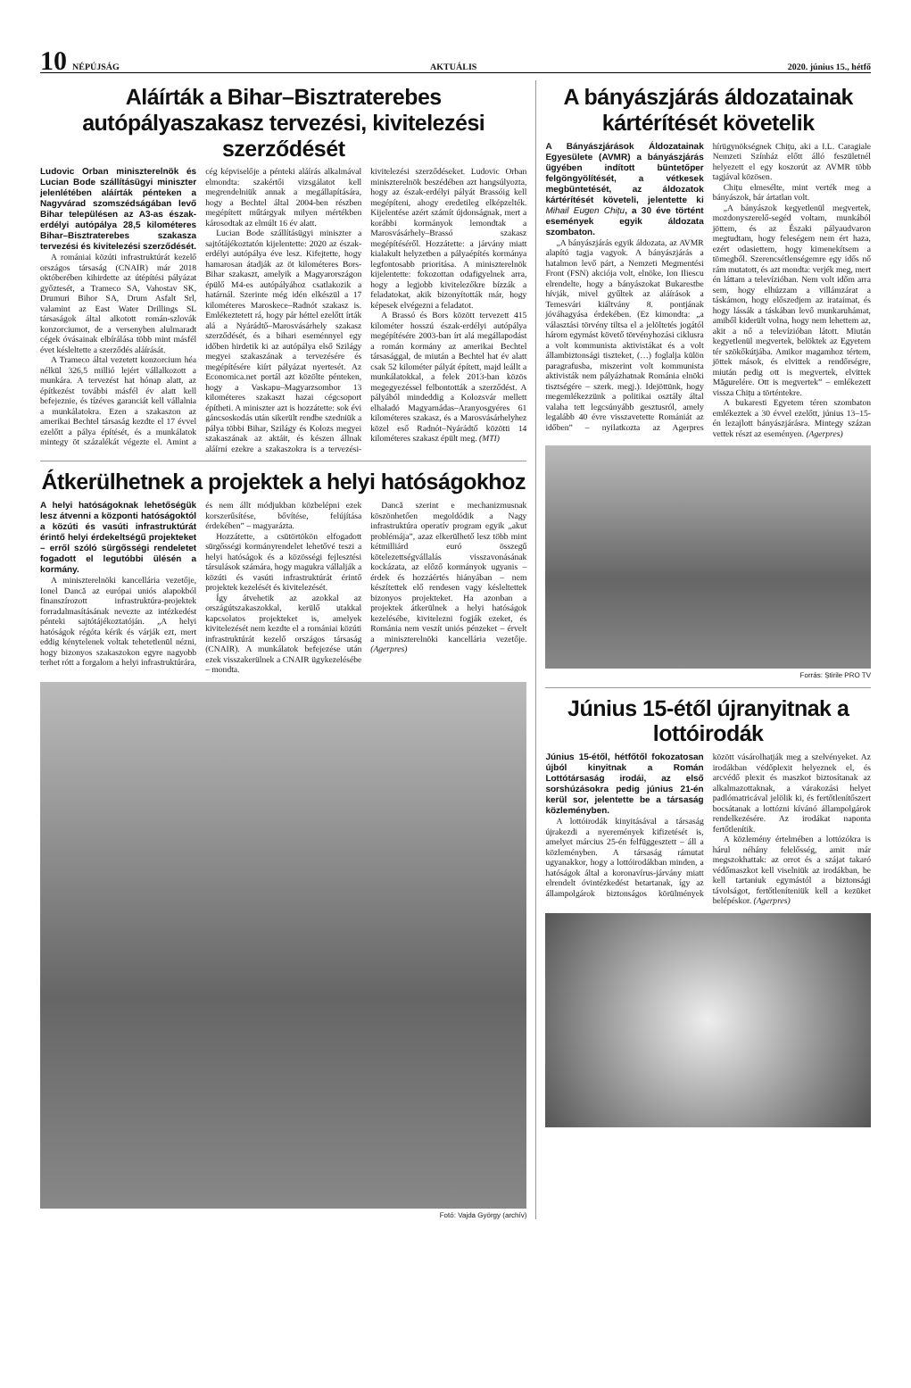10 NÉPÚJSÁG AKTUÁLIS 2020. június 15., hétfő
Aláírták a Bihar–Bisztraterebes autópályaszakasz tervezési, kivitelezési szerződését
Ludovic Orban miniszterelnök és Lucian Bode szállításügyi miniszter jelenlétében aláírták pénteken a Nagyvárad szomszédságában levő Bihar településen az A3-as észak-erdélyi autópálya 28,5 kilométeres Bihar–Bisztraterebes szakasza tervezési és kivitelezési szerződését.
A romániai közúti infrastruktúrát kezelő országos társaság (CNAIR) már 2018 októberében kihirdette az útépítési pályázat győztesét, a Trameco SA, Vahostav SK, Drumuri Bihor SA, Drum Asfalt Srl, valamint az East Water Drillings SL társaságok által alkotott román-szlovák konzorciumot, de a versenyben alulmaradt cégek óvásainak elbírálása több mint másfél évet késleltette a szerződés aláírását.
A Trameco által vezetett konzorcium héa nélkül 326,5 millió lejért vállalkozott a munkára. A tervezést hat hónap alatt, az építkezést további másfél év alatt kell befejeznie, és tízéves garanciát kell vállalnia a munkálatokra. Ezen a szakaszon az amerikai Bechtel társaság kezdte el 17 évvel ezelőtt a pálya építését, és a munkálatok mintegy öt százalékát végezte el. Amint a cég képviselője a pénteki aláírás alkalmával elmondta: szakértői vizsgálatot kell megrendelniük annak a megállapítására, hogy a Bechtel által 2004-ben részben megépített műtárgyak milyen mértékben károsodtak az elmúlt 16 év alatt.
Lucian Bode szállításügyi miniszter a sajtótájékoztatón kijelentette: 2020 az észak-erdélyi autópálya éve lesz. Kifejtette, hogy hamarosan átadják az öt kilométeres Bors-Bihar szakaszt, amelyik a Magyarországon épülő M4-es autópályához csatlakozik a határnál. Szerinte még idén elkészül a 17 kilométeres Maroskece–Radnót szakasz is. Emlékeztetett rá, hogy pár héttel ezelőtt írták alá a Nyárádtő–Marosvásárhely szakasz szerződését, és a bihari eseménnyel egy időben hirdetik ki az autópálya első Szilágy megyei szakaszának a tervezésére és megépítésére kiírt pályázat nyertesét. Az Economica.net portál azt közölte pénteken, hogy a Vaskapu–Magyarzsombor 13 kilométeres szakaszt hazai cégcsoport építheti. A miniszter azt is hozzátette: sok évi gáncsoskodás után sikerült rendbe szedniük a pálya többi Bihar, Szilágy és Kolozs megyei szakaszának az aktáit, és készen állnak aláírni ezekre a szakaszokra is a tervezési-kivitelezési szerződéseket. Ludovic Orban miniszterelnök beszédében azt hangsúlyozta, hogy az észak-erdélyi pályát Brassóig kell megépíteni, ahogy eredetileg elképzelték. Kijelentése azért számít újdonságnak, mert a korábbi kormányok lemondtak a Marosvásárhely–Brassó szakasz megépítéséről. Hozzátette: a járvány miatt kialakult helyzetben a pályaépítés kormánya legfontosabb prioritása. A miniszterelnök kijelentette: fokozottan odafigyelnek arra, hogy a legjobb kivitelezőkre bízzák a feladatokat, akik bizonyították már, hogy képesek elvégezni a feladatot.
A Brassó és Bors között tervezett 415 kilométer hosszú észak-erdélyi autópálya megépítésére 2003-ban írt alá megállapodást a román kormány az amerikai Bechtel társasággal, de miután a Bechtel hat év alatt csak 52 kilométer pályát épített, majd leállt a munkálatokkal, a felek 2013-ban közös megegyezéssel felbontották a szerződést. A pályából mindeddig a Kolozsvár mellett elhaladó Magyarnádas–Aranyosgyéres 61 kilométeres szakasz, és a Marosvásárhelyhez közel eső Radnót–Nyárádtő közötti 14 kilométeres szakasz épült meg. (MTI)
Átkerülhetnek a projektek a helyi hatóságokhoz
A helyi hatóságoknak lehetőségük lesz átvenni a központi hatóságoktól a közúti és vasúti infrastruktúrát érintő helyi érdekeltségű projekteket – erről szóló sürgősségi rendeletet fogadott el legutóbbi ülésén a kormány.
A miniszterelnöki kancellária vezetője, Ionel Dancă az európai uniós alapokból finanszírozott infrastruktúra-projektek forradalmasításának nevezte az intézkedést pénteki sajtótájékoztatóján. „A helyi hatóságok régóta kérik és várják ezt, mert eddig kénytelenek voltak tehetetlenül nézni, hogy bizonyos szakaszokon egyre nagyobb terhet rótt a forgalom a helyi infrastruktúrára, és nem állt módjukban közbelépni ezek korszerűsítése, bővítése, felújítása érdekében” – magyarázta.
Hozzátette, a csütörtökön elfogadott sürgősségi kormányrendelet lehetővé teszi a helyi hatóságok és a közösségi fejlesztési társulások számára, hogy magukra vállalják a közúti és vasúti infrastruktúrát érintő projektek kezelését és kivitelezését.
Így átvehetik az azokkal az országútszakaszokkal, kerülő utakkal kapcsolatos projekteket is, amelyek kivitelezését nem kezdte el a romániai közúti infrastruktúrát kezelő országos társaság (CNAIR). A munkálatok befejezése után ezek visszakerülnek a CNAIR ügykezelésébe – mondta.
Dancă szerint e mechanizmusnak köszönhetően megoldódik a Nagy infrastruktúra operatív program egyik „akut problémája”, azaz elkerülhető lesz több mint kétmilliárd euró összegű kötelezettségvállalás visszavonásának kockázata, az előző kormányok ugyanis – érdek és hozzáértés hiányában – nem készítettek elő rendesen vagy késleltettek bizonyos projekteket. Ha azonban a projektek átkerülnek a helyi hatóságok kezelésébe, kivitelezni fogják ezeket, és Románia nem veszít uniós pénzeket – érvelt a miniszterelnöki kancellária vezetője. (Agerpres)
Fotó: Vajda György (archív)
A bányászjárás áldozatainak kártérítését követelik
A Bányászjárások Áldozatainak Egyesülete (AVMR) a bányászjárás ügyében indított büntetőper felgöngyölítését, a vétkesek megbüntetését, az áldozatok kártérítését követeli, jelentette ki Mihail Eugen Chițu, a 30 éve történt események egyik áldozata szombaton.
„A bányászjárás egyik áldozata, az AVMR alapító tagja vagyok. A bányászjárás a hatalmon levő párt, a Nemzeti Megmentési Front (FSN) akciója volt, elnöke, Ion Iliescu elrendelte, hogy a bányászokat Bukarestbe hívják, mivel gyűltek az aláírások a Temesvári kiáltvány 8. pontjának jóváhagyása érdekében. (Ez kimondta: „a választási törvény tiltsa el a jelöltetés jogától három egymást követő törvényhozási ciklusra a volt kommunista aktivistákat és a volt állambiztonsági tiszteket, (…) foglalja külön paragrafusba, miszerint volt kommunista aktivisták nem pályázhatnak Románia elnöki tisztségére – szerk. megj.). Idejöttünk, hogy megemlékezzünk a politikai osztály által valaha tett legcsúnyább gesztusról, amely legalább 40 évre visszavetette Romániát az időben” – nyilatkozta az Agerpres hírügynökségnek Chițu, aki a I.L. Caragiale Nemzeti Színház előtt álló feszületnél helyezett el egy koszorút az AVMR több tagjával közösen.
Chițu elmesélte, mint verték meg a bányászok, bár ártatlan volt.
„A bányászok kegyetlenül megvertek, mozdonyszerelő-segéd voltam, munkából jöttem, és az Északi pályaudvaron megtudtam, hogy feleségem nem ért haza, ezért odasiettem, hogy kimenekítsem a tömegből. Szerencsétlenségemre egy idős nő rám mutatott, és azt mondta: verjék meg, mert én láttam a televízióban. Nem volt időm arra sem, hogy elhúzzam a villámzárat a táskámon, hogy előszedjem az iratаimat, és hogy lássák a táskában levő munkaruhámat, amiből kiderült volna, hogy nem lehettem az, akit a nő a televízióban látott. Miután kegyetlenül megvertek, belöktek az Egyetem tér szökőkútjába. Amikor magamhoz tértem, jöttek mások, és elvittek a rendőrségre, miután pedig ott is megvertek, elvittek Măgurelére. Ott is megvertek” – emlékezett vissza Chițu a történtekre.
A bukaresti Egyetem téren szombaton emlékeztek a 30 évvel ezelőtt, június 13–15-én lezajlott bányászjárásra. Mintegy százan vettek részt az eseményen. (Agerpres)
Forrás: Știrile PRO TV
Június 15-étől újranyitnak a lottóirodák
Június 15-étől, hétfőtől fokozatosan újból kinyitnak a Román Lottótársaság irodái, az első sorshúzásokra pedig június 21-én kerül sor, jelentette be a társaság közleményben.
A lottóirodák kinyitásával a társaság újrakezdi a nyeremények kifizetését is, amelyet március 25-én felfüggesztett – áll a közleményben. A társaság rámutat ugyanakkor, hogy a lottóirodákban minden, a hatóságok által a koronavírus-járvány miatt elrendelt óvintézkedést betartanak, így az állampolgárok biztonságos körülmények között vásárolhatják meg a szelvényeket. Az irodákban védőplexit helyeznek el, és arcvédő plexit és maszkot biztosítanak az alkalmazottaknak, a várakozási helyet padlómatricával jelölik ki, és fertőtlenítőszert bocsátanak a lottózni kívánó állampolgárok rendelkezésére. Az irodákat naponta fertőtlenítik.
A közlemény értelmében a lottózókra is hárul néhány felelősség, amit már megszokhattak: az orrot és a szájat takaró védőmaszkot kell viselniük az irodákban, be kell tartaniuk egymástól a biztonsági távolságot, fertőtleníteniük kell a kezüket belépéskor. (Agerpres)